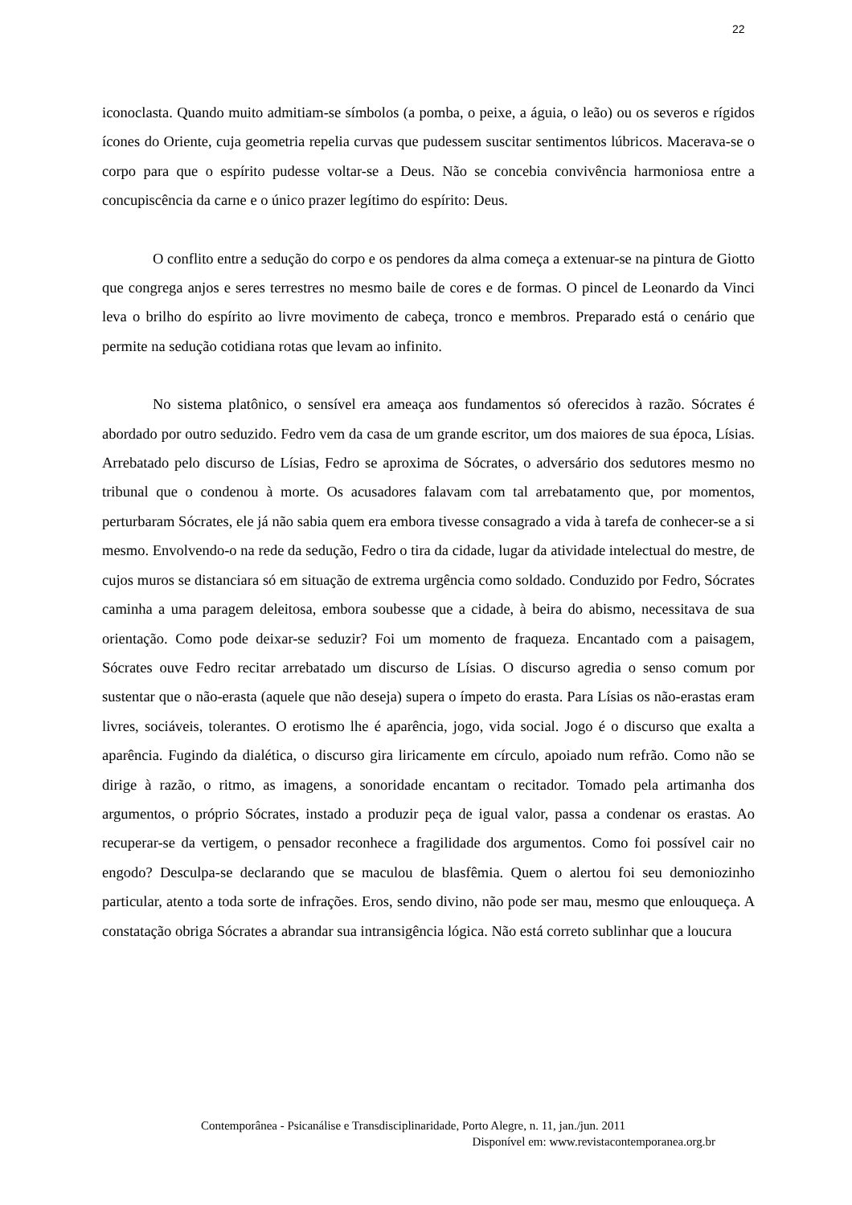22
iconoclasta. Quando muito admitiam-se símbolos (a pomba, o peixe, a águia, o leão) ou os severos e rígidos ícones do Oriente, cuja geometria repelia curvas que pudessem suscitar sentimentos lúbricos. Macerava-se o corpo para que o espírito pudesse voltar-se a Deus. Não se concebia convivência harmoniosa entre a concupiscência da carne e o único prazer legítimo do espírito: Deus.
O conflito entre a sedução do corpo e os pendores da alma começa a extenuar-se na pintura de Giotto que congrega anjos e seres terrestres no mesmo baile de cores e de formas. O pincel de Leonardo da Vinci leva o brilho do espírito ao livre movimento de cabeça, tronco e membros. Preparado está o cenário que permite na sedução cotidiana rotas que levam ao infinito.
No sistema platônico, o sensível era ameaça aos fundamentos só oferecidos à razão. Sócrates é abordado por outro seduzido. Fedro vem da casa de um grande escritor, um dos maiores de sua época, Lísias. Arrebatado pelo discurso de Lísias, Fedro se aproxima de Sócrates, o adversário dos sedutores mesmo no tribunal que o condenou à morte. Os acusadores falavam com tal arrebatamento que, por momentos, perturbaram Sócrates, ele já não sabia quem era embora tivesse consagrado a vida à tarefa de conhecer-se a si mesmo. Envolvendo-o na rede da sedução, Fedro o tira da cidade, lugar da atividade intelectual do mestre, de cujos muros se distanciara só em situação de extrema urgência como soldado. Conduzido por Fedro, Sócrates caminha a uma paragem deleitosa, embora soubesse que a cidade, à beira do abismo, necessitava de sua orientação. Como pode deixar-se seduzir? Foi um momento de fraqueza. Encantado com a paisagem, Sócrates ouve Fedro recitar arrebatado um discurso de Lísias. O discurso agredia o senso comum por sustentar que o não-erasta (aquele que não deseja) supera o ímpeto do erasta. Para Lísias os não-erastas eram livres, sociáveis, tolerantes. O erotismo lhe é aparência, jogo, vida social. Jogo é o discurso que exalta a aparência. Fugindo da dialética, o discurso gira liricamente em círculo, apoiado num refrão. Como não se dirige à razão, o ritmo, as imagens, a sonoridade encantam o recitador. Tomado pela artimanha dos argumentos, o próprio Sócrates, instado a produzir peça de igual valor, passa a condenar os erastas. Ao recuperar-se da vertigem, o pensador reconhece a fragilidade dos argumentos. Como foi possível cair no engodo? Desculpa-se declarando que se maculou de blasfêmia. Quem o alertou foi seu demoniozinho particular, atento a toda sorte de infrações. Eros, sendo divino, não pode ser mau, mesmo que enlouqueça. A constatação obriga Sócrates a abrandar sua intransigência lógica. Não está correto sublinhar que a loucura
Contemporânea - Psicanálise e Transdisciplinaridade, Porto Alegre, n. 11, jan./jun. 2011
Disponível em: www.revistacontemporanea.org.br